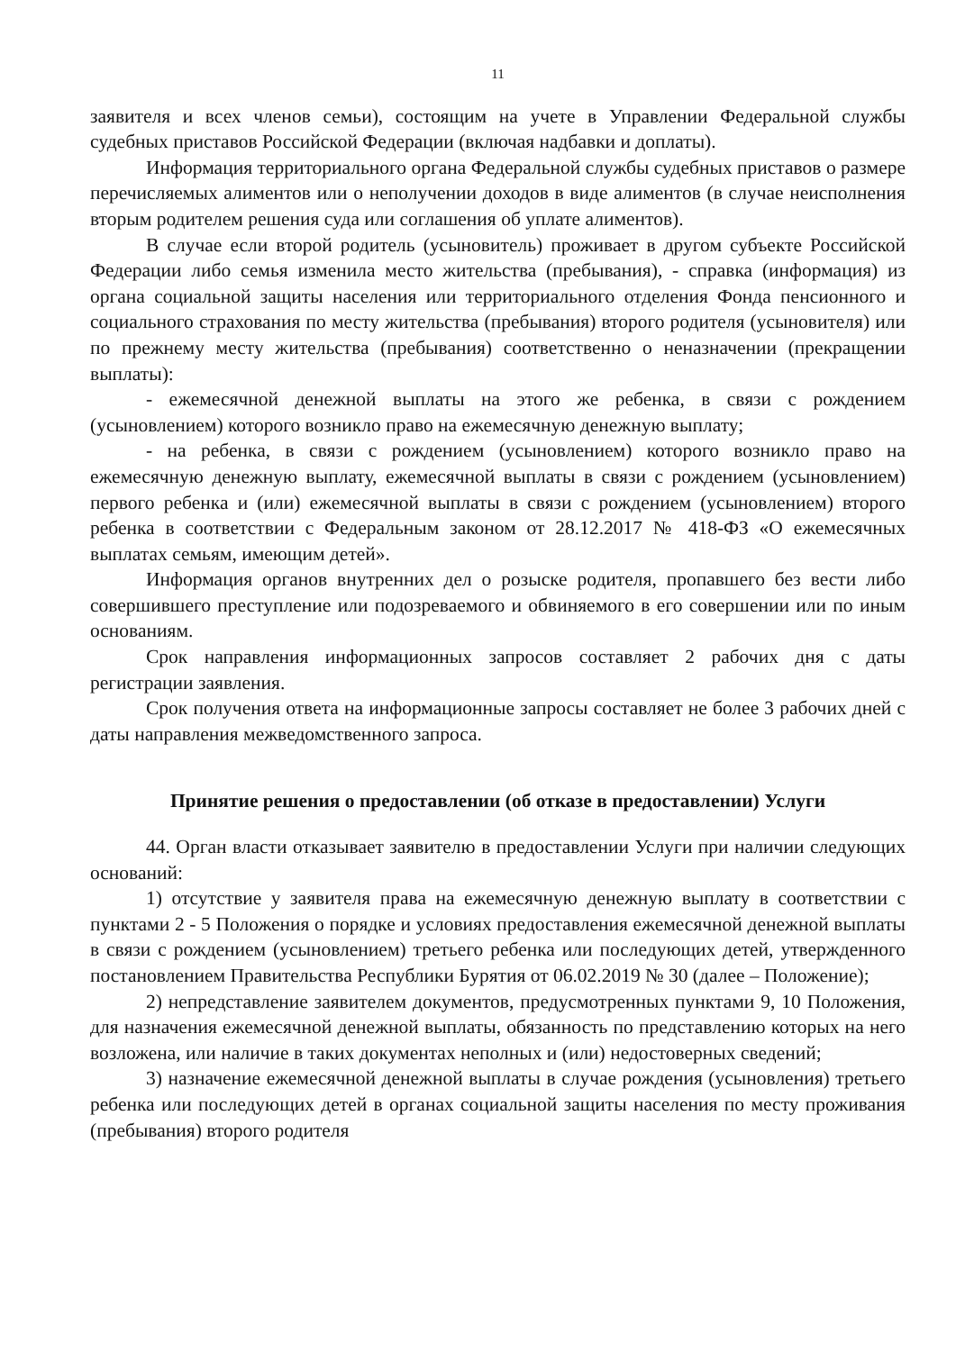11
заявителя и всех членов семьи), состоящим на учете в Управлении Федеральной службы судебных приставов Российской Федерации (включая надбавки и доплаты).
Информация территориального органа Федеральной службы судебных приставов о размере перечисляемых алиментов или о неполучении доходов в виде алиментов (в случае неисполнения вторым родителем решения суда или соглашения об уплате алиментов).
В случае если второй родитель (усыновитель) проживает в другом субъекте Российской Федерации либо семья изменила место жительства (пребывания), - справка (информация) из органа социальной защиты населения или территориального отделения Фонда пенсионного и социального страхования по месту жительства (пребывания) второго родителя (усыновителя) или по прежнему месту жительства (пребывания) соответственно о неназначении (прекращении выплаты):
- ежемесячной денежной выплаты на этого же ребенка, в связи с рождением (усыновлением) которого возникло право на ежемесячную денежную выплату;
- на ребенка, в связи с рождением (усыновлением) которого возникло право на ежемесячную денежную выплату, ежемесячной выплаты в связи с рождением (усыновлением) первого ребенка и (или) ежемесячной выплаты в связи с рождением (усыновлением) второго ребенка в соответствии с Федеральным законом от 28.12.2017 № 418-ФЗ «О ежемесячных выплатах семьям, имеющим детей».
Информация органов внутренних дел о розыске родителя, пропавшего без вести либо совершившего преступление или подозреваемого и обвиняемого в его совершении или по иным основаниям.
Срок направления информационных запросов составляет 2 рабочих дня с даты регистрации заявления.
Срок получения ответа на информационные запросы составляет не более 3 рабочих дней с даты направления межведомственного запроса.
Принятие решения о предоставлении (об отказе в предоставлении) Услуги
44. Орган власти отказывает заявителю в предоставлении Услуги при наличии следующих оснований:
1) отсутствие у заявителя права на ежемесячную денежную выплату в соответствии с пунктами 2 - 5 Положения о порядке и условиях предоставления ежемесячной денежной выплаты в связи с рождением (усыновлением) третьего ребенка или последующих детей, утвержденного постановлением Правительства Республики Бурятия от 06.02.2019 № 30 (далее – Положение);
2) непредставление заявителем документов, предусмотренных пунктами 9, 10 Положения, для назначения ежемесячной денежной выплаты, обязанность по представлению которых на него возложена, или наличие в таких документах неполных и (или) недостоверных сведений;
3) назначение ежемесячной денежной выплаты в случае рождения (усыновления) третьего ребенка или последующих детей в органах социальной защиты населения по месту проживания (пребывания) второго родителя